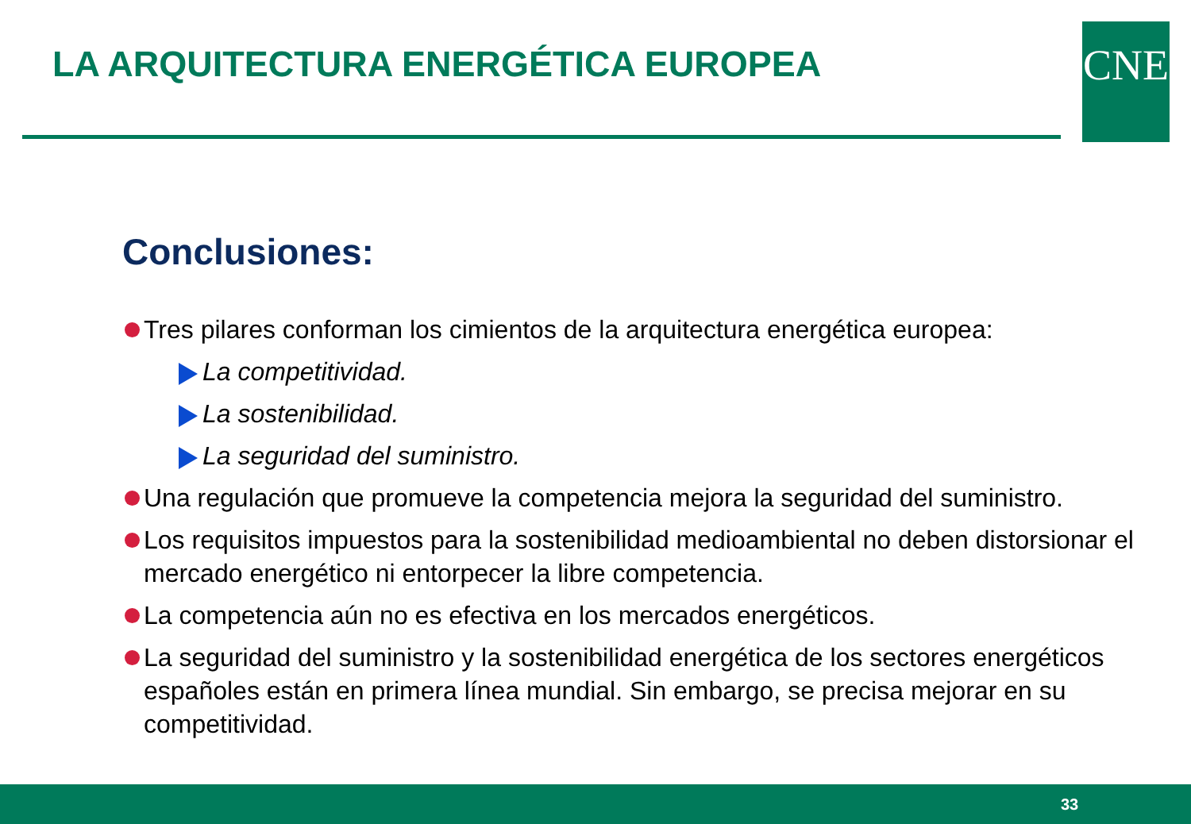LA ARQUITECTURA ENERGÉTICA EUROPEA
CNE
Conclusiones:
Tres pilares conforman los cimientos de la arquitectura energética europea:
La competitividad.
La sostenibilidad.
La seguridad del suministro.
Una regulación que promueve la competencia mejora la seguridad del suministro.
Los requisitos impuestos para la sostenibilidad medioambiental no deben distorsionar el mercado energético ni entorpecer la libre competencia.
La competencia aún no es efectiva en los mercados energéticos.
La seguridad del suministro y la sostenibilidad energética de los sectores energéticos españoles están en primera línea mundial. Sin embargo, se precisa mejorar en su competitividad.
33